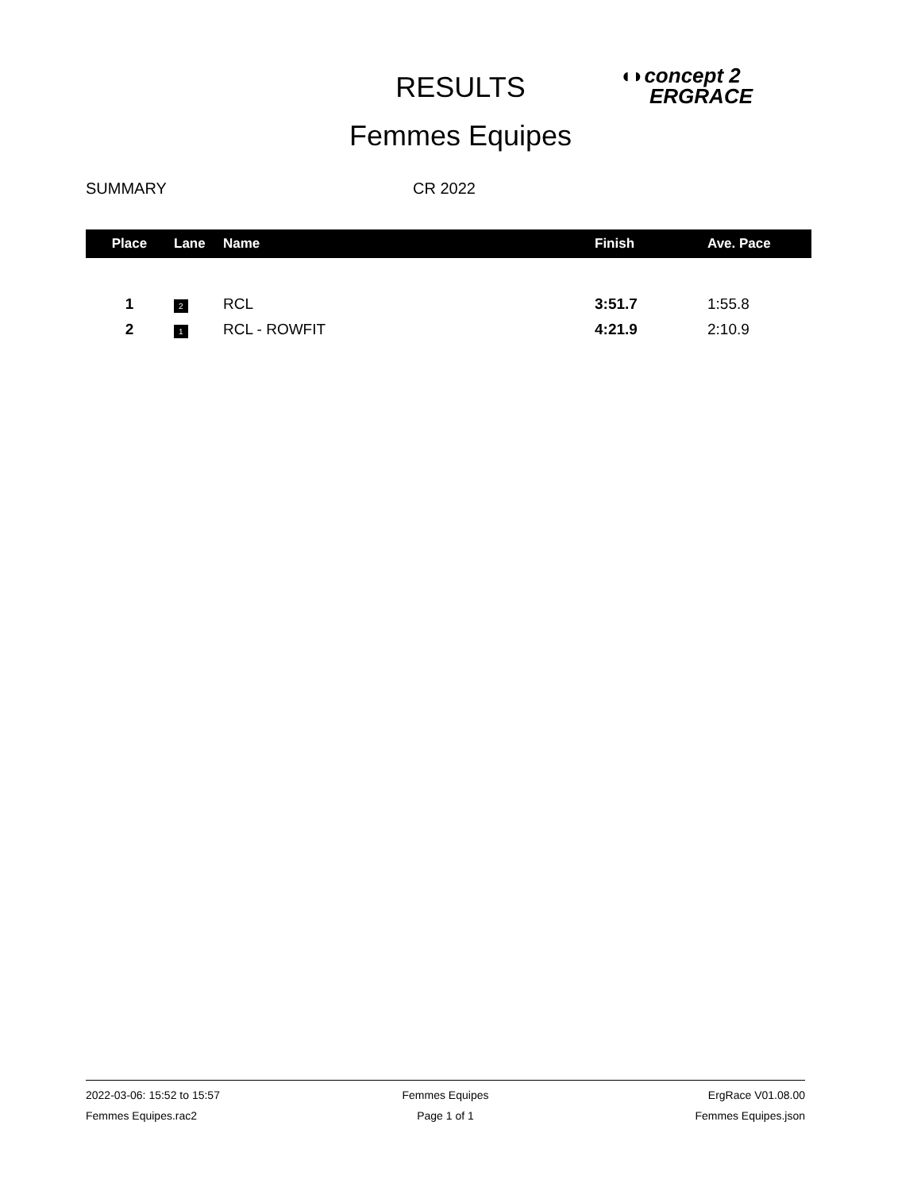RESULTS
◖◗concept 2
ERGRACE
Femmes Equipes
SUMMARY CR 2022
| Place | Lane | Name | Finish | Ave. Pace |
| --- | --- | --- | --- | --- |
| 1 | 2 | RCL | 3:51.7 | 1:55.8 |
| 2 | 1 | RCL - ROWFIT | 4:21.9 | 2:10.9 |
2022-03-06: 15:52 to 15:57 Femmes Equipes ErgRace V01.08.00
Femmes Equipes.rac2 Page 1 of 1 Femmes Equipes.json